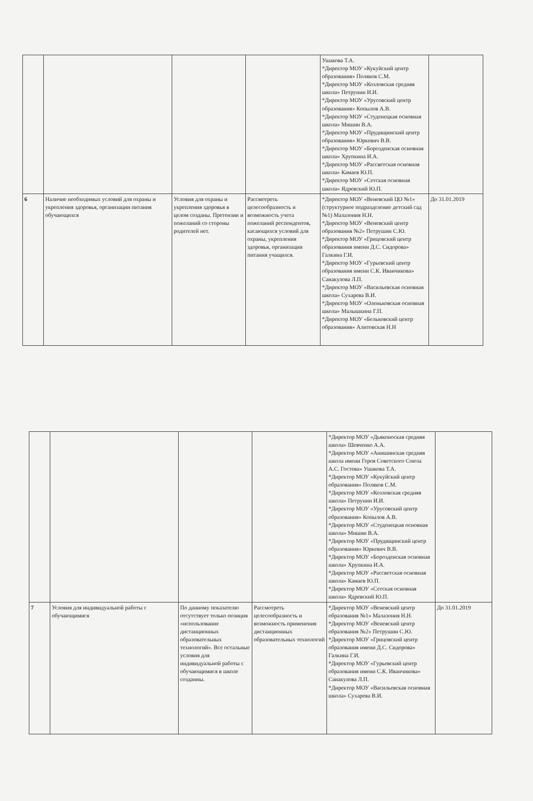| | | | | Ушакова Т.А. *Директор МОУ «Кукуйский центр образования» Поляков С.М. *Директор МОУ «Козловская средняя школа» Петрунин И.И. *Директор МОУ «Урусовский центр образования» Копылов А.В. *Директор МОУ «Студенецкая основная школа» Мишин В.А. *Директор МОУ «Прудищинский центр образования» Юркевич В.В. *Директор МОУ «Борозденская основная школа» Хрупкина И.А. *Директор МОУ «Рассветская основная школа» Камаев Ю.П. *Директор МОУ «Сетская основная школа» Ядревский Ю.П. | |
| 6 | Наличие необходимых условий для охраны и укрепления здоровья, организации питания обучающихся | Условия для охраны и укрепления здоровья в целом созданы. Претензии и пожеланий со стороны родителей нет. | Рассмотреть целесообразность и возможность учета пожеланий респондентов, касающихся условий для охраны, укрепления здоровья, организации питания учащихся. | *Директор МОУ «Веневский ЦО №1» (структурное подразделение детский сад №1) Малазония Н.Н. *Директор МОУ «Веневский центр образования №2» Петрушин С.Ю. *Директор МОУ «Грицовский центр образования имени Д.С. Сидорова» Галкина Г.И. *Директор МОУ «Гурьевский центр образования имени С.К. Иванчикова» Санакулова Л.П. *Директор МОУ «Васильевская основная школа» Сухарева В.И. *Директор МОУ «Оленьковская основная школа» Малышкина Г.П. *Директор МОУ «Бельковский центр образования» Алитовская Н.Н | До 31.01.2019 |
| | | | | *Директор МОУ «Дьяконоская средняя школа» Шевченко А.А. *Директор МОУ «Анишинская средняя школа имени Героя Советского Союза А.С. Гостева» Ушакова Т.А. *Директор МОУ «Кукуйский центр образования» Поляков С.М. *Директор МОУ «Козловская средняя школа» Петрунин И.И. *Директор МОУ «Урусовский центр образования» Копылов А.В. *Директор МОУ «Студенецкая основная школа» Мишин В.А. *Директор МОУ «Прудищинский центр образования» Юркевич В.В. *Директор МОУ «Борозденская основная школа» Хрупкина И.А. *Директор МОУ «Рассветская основная школа» Камаев Ю.П. *Директор МОУ «Сетская основная школа» Ядревский Ю.П. | |
| 7 | Условия для индивидуальной работы с обучающимися | По данному показателю отсутствует только позиция «использование дистанционных образовательных технологий». Все остальные условия для индивидуальной работы с обучающимися в школе созданны. | Рассмотреть целесообразность и возможность применения дистанционных образовательных технологий | *Директор МОУ «Веневский центр образования №1» Малазония Н.Н. *Директор МОУ «Веневский центр образования №2» Петрушин С.Ю. *Директор МОУ «Грицовский центр образования имени Д.С. Сидорова» Галкина Г.И. *Директор МОУ «Гурьевский центр образования имени С.К. Иванчикова» Санакулова Л.П. *Директор МОУ «Васильевская основная школа» Сухарева В.И. | До 31.01.2019 |